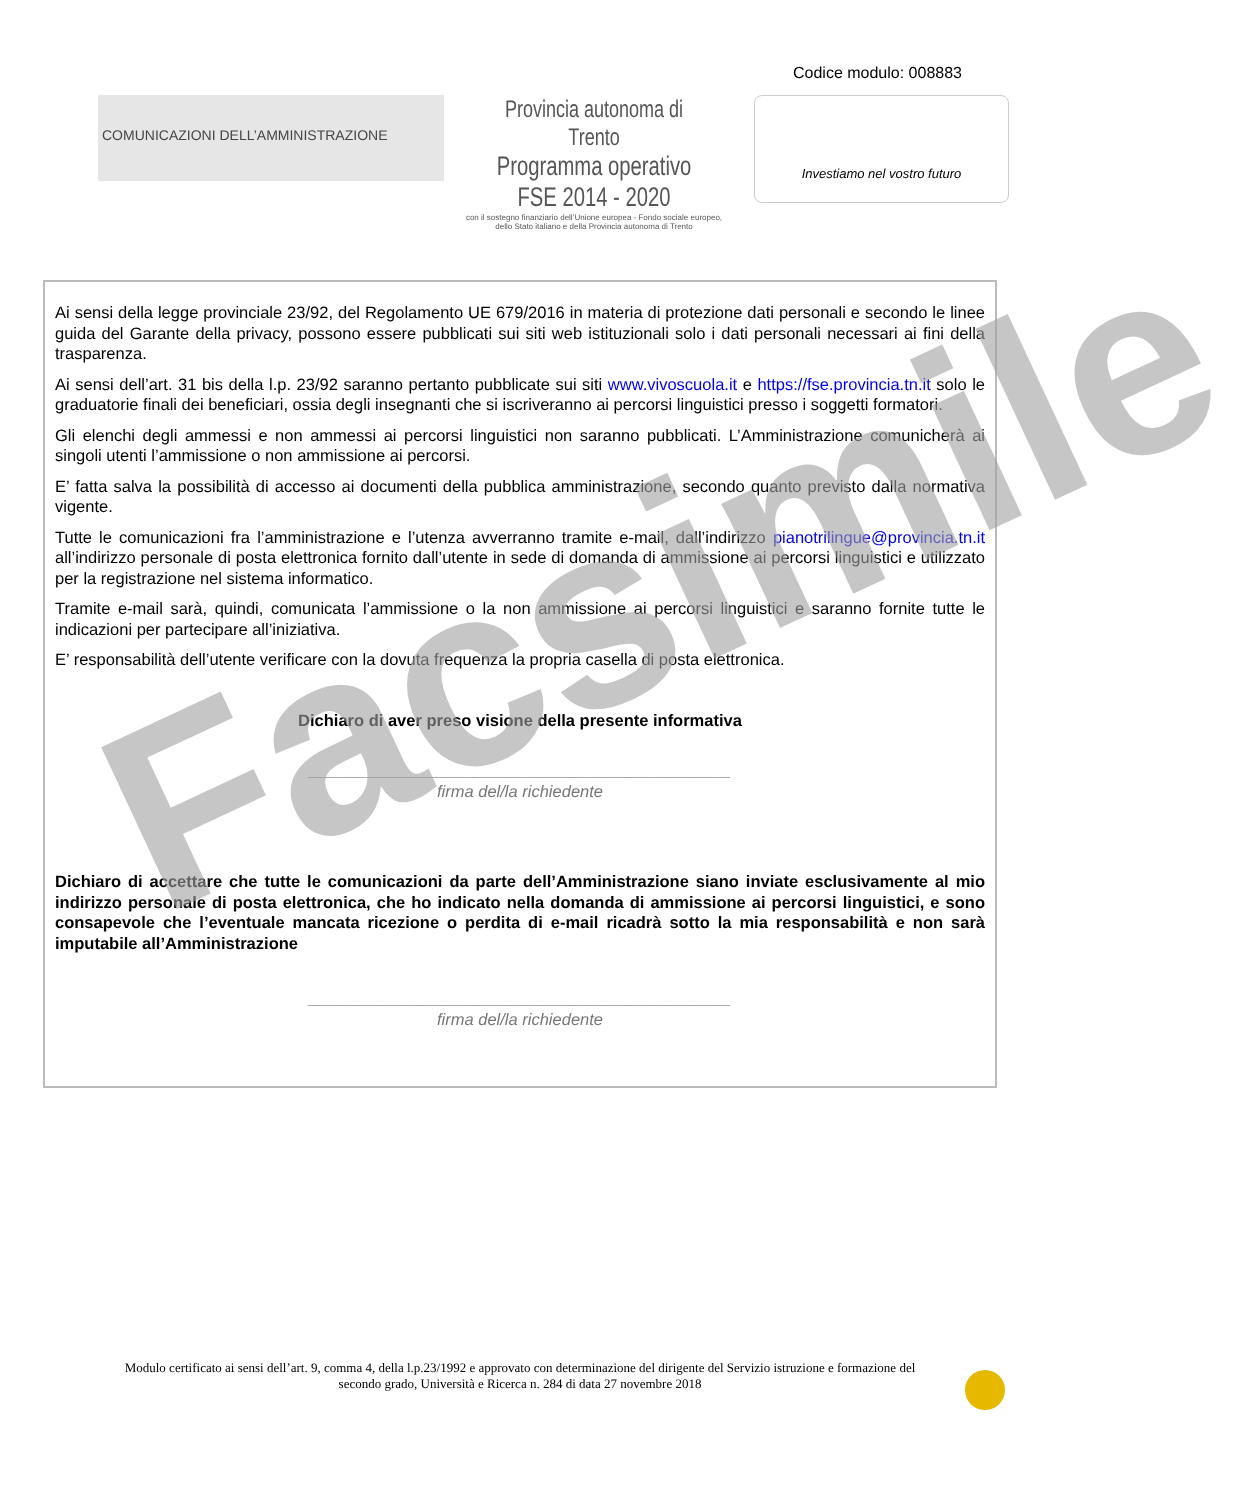Codice modulo: 008883
COMUNICAZIONI DELL’AMMINISTRAZIONE
Provincia autonoma di Trento
Programma operativo FSE 2014 - 2020
con il sostegno finanziario dell’Unione europea - Fondo sociale europeo,
dello Stato italiano e della Provincia autonoma di Trento
Investiamo nel vostro futuro
Ai sensi della legge provinciale 23/92, del Regolamento UE 679/2016 in materia di protezione dati personali e secondo le linee guida del Garante della privacy, possono essere pubblicati sui siti web istituzionali solo i dati personali necessari ai fini della trasparenza.
Ai sensi dell’art. 31 bis della l.p. 23/92 saranno pertanto pubblicate sui siti www.vivoscuola.it e https://fse.provincia.tn.it solo le graduatorie finali dei beneficiari, ossia degli insegnanti che si iscriveranno ai percorsi linguistici presso i soggetti formatori.
Gli elenchi degli ammessi e non ammessi ai percorsi linguistici non saranno pubblicati. L’Amministrazione comunicherà ai singoli utenti l’ammissione o non ammissione ai percorsi.
E’ fatta salva la possibilità di accesso ai documenti della pubblica amministrazione, secondo quanto previsto dalla normativa vigente.
Tutte le comunicazioni fra l’amministrazione e l’utenza avverranno tramite e-mail, dall’indirizzo pianotrilingue@provincia.tn.it all’indirizzo personale di posta elettronica fornito dall’utente in sede di domanda di ammissione ai percorsi linguistici e utilizzato per la registrazione nel sistema informatico.
Tramite e-mail sarà, quindi, comunicata l’ammissione o la non ammissione ai percorsi linguistici e saranno fornite tutte le indicazioni per partecipare all’iniziativa.
E’ responsabilità dell’utente verificare con la dovuta frequenza la propria casella di posta elettronica.
Dichiaro di aver preso visione della presente informativa
______________________________________________
firma del/la richiedente
Dichiaro di accettare che tutte le comunicazioni da parte dell’Amministrazione siano inviate esclusivamente al mio indirizzo personale di posta elettronica, che ho indicato nella domanda di ammissione ai percorsi linguistici, e sono consapevole che l’eventuale mancata ricezione o perdita di e-mail ricadrà sotto la mia responsabilità e non sarà imputabile all’Amministrazione
______________________________________________
firma del/la richiedente
Facsimile
Modulo certificato ai sensi dell’art. 9, comma 4, della l.p.23/1992 e approvato con determinazione del dirigente del Servizio istruzione e formazione del secondo grado, Università e Ricerca n. 284 di data 27 novembre 2018